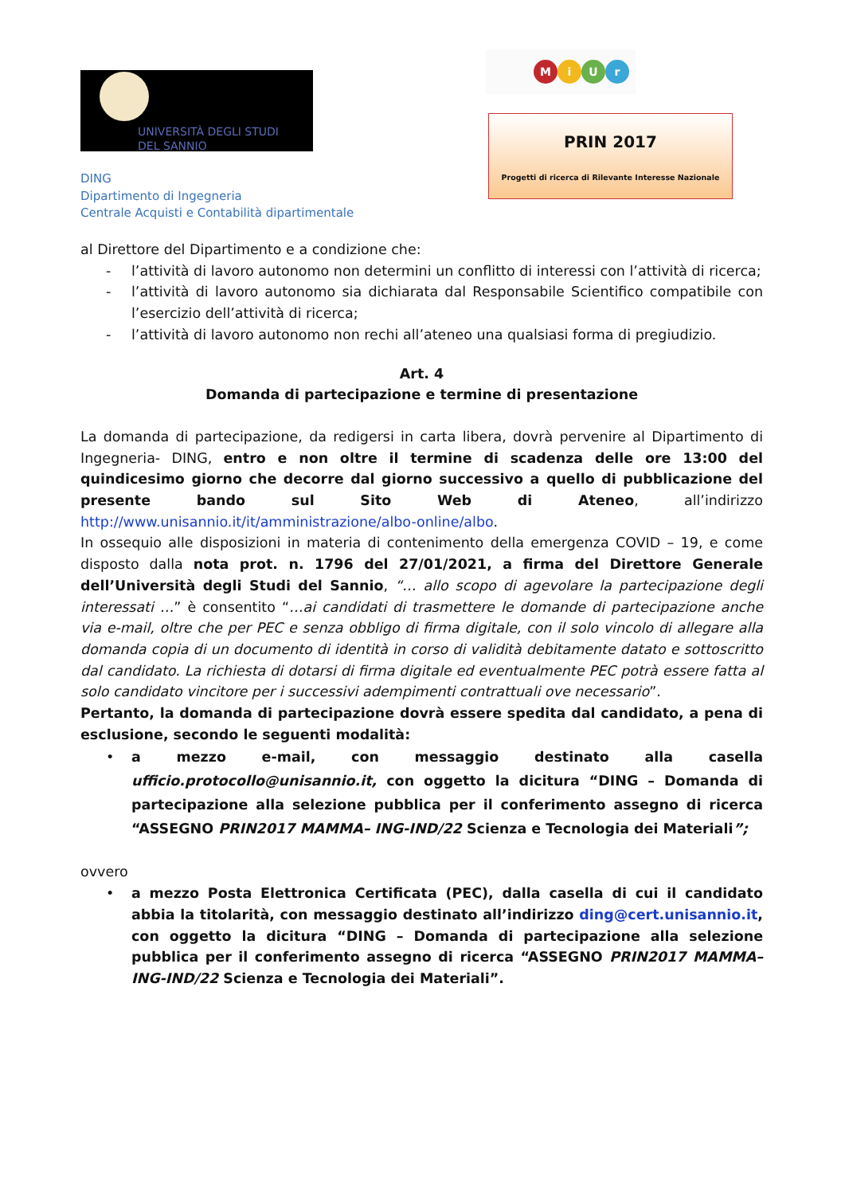UNIVERSITÀ DEGLI STUDI
DEL SANNIO
MiUr
PRIN 2017
Progetti di ricerca di Rilevante Interesse Nazionale
DING
Dipartimento di Ingegneria
Centrale Acquisti e Contabilità dipartimentale
al Direttore del Dipartimento e a condizione che:
- l’attività di lavoro autonomo non determini un conflitto di interessi con l’attività di ricerca;
- l’attività di lavoro autonomo sia dichiarata dal Responsabile Scientifico compatibile con l’esercizio dell’attività di ricerca;
- l’attività di lavoro autonomo non rechi all’ateneo una qualsiasi forma di pregiudizio.
Art. 4
Domanda di partecipazione e termine di presentazione
La domanda di partecipazione, da redigersi in carta libera, dovrà pervenire al Dipartimento di Ingegneria- DING, entro e non oltre il termine di scadenza delle ore 13:00 del quindicesimo giorno che decorre dal giorno successivo a quello di pubblicazione del presente bando sul Sito Web di Ateneo, all’indirizzo http://www.unisannio.it/it/amministrazione/albo-online/albo.
In ossequio alle disposizioni in materia di contenimento della emergenza COVID – 19, e come disposto dalla nota prot. n. 1796 del 27/01/2021, a firma del Direttore Generale dell’Università degli Studi del Sannio, “… allo scopo di agevolare la partecipazione degli interessati …” è consentito “…ai candidati di trasmettere le domande di partecipazione anche via e-mail, oltre che per PEC e senza obbligo di firma digitale, con il solo vincolo di allegare alla domanda copia di un documento di identità in corso di validità debitamente datato e sottoscritto dal candidato. La richiesta di dotarsi di firma digitale ed eventualmente PEC potrà essere fatta al solo candidato vincitore per i successivi adempimenti contrattuali ove necessario”.
Pertanto, la domanda di partecipazione dovrà essere spedita dal candidato, a pena di esclusione, secondo le seguenti modalità:
• a mezzo e-mail, con messaggio destinato alla casella ufficio.protocollo@unisannio.it, con oggetto la dicitura “DING – Domanda di partecipazione alla selezione pubblica per il conferimento assegno di ricerca “ASSEGNO PRIN2017 MAMMA– ING-IND/22 Scienza e Tecnologia dei Materiali”;
ovvero
• a mezzo Posta Elettronica Certificata (PEC), dalla casella di cui il candidato abbia la titolarità, con messaggio destinato all’indirizzo ding@cert.unisannio.it, con oggetto la dicitura “DING – Domanda di partecipazione alla selezione pubblica per il conferimento assegno di ricerca “ASSEGNO PRIN2017 MAMMA– ING-IND/22 Scienza e Tecnologia dei Materiali”.